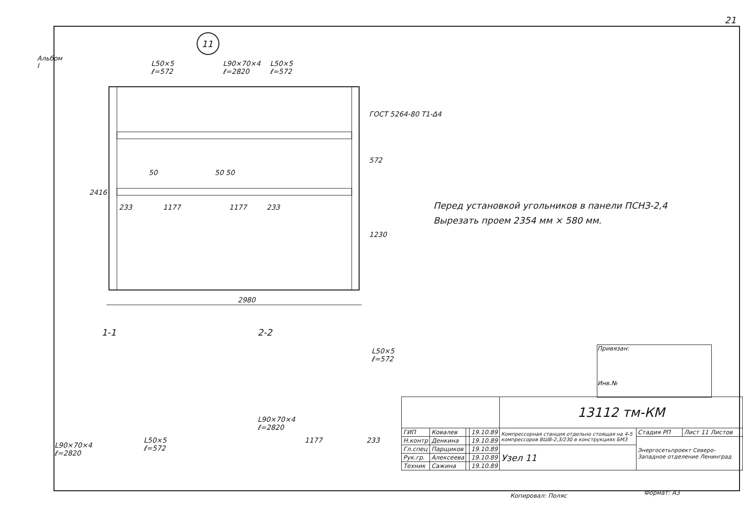21
Альбом I
11
L50×5
ℓ=572
L90×70×4
ℓ=2820
L50×5
ℓ=572
ГОСТ 5264-80 Т1-Δ4
2416
572
1230
233 1177 1177 233
50 50 50
2980
1-1 2-2
L90×70×4
ℓ=2820
L50×5
ℓ=572
L90×70×4
ℓ=2820
L50×5
ℓ=572
1177 233
Перед установкой угольников в панели ПСНЗ-2,4
Вырезать проем 2354 мм × 580 мм.
Привязан:
Инв.№
| | | | | 13112 тм-КМ | | |
| ГИП | Ковалев | | 19.10.89 | Компрессорная станция отдельно стоящая на 4-5 компрессоров ВШВ-2,3/230 в конструкциях БМЗ | Стадия РП | Лист 11 Листов |
| Н.контр | Денкина | | 19.10.89 | | Энергосетьпроект Северо-Западное отделение Ленинград | |
| Гл.спец | Парщиков | | 19.10.89 | Узел 11 | | |
| Рук.гр. | Алексеева | | 19.10.89 | | | |
| Техник | Сажина | | 19.10.89 | | | |
Копировал: Поляс Формат: А3